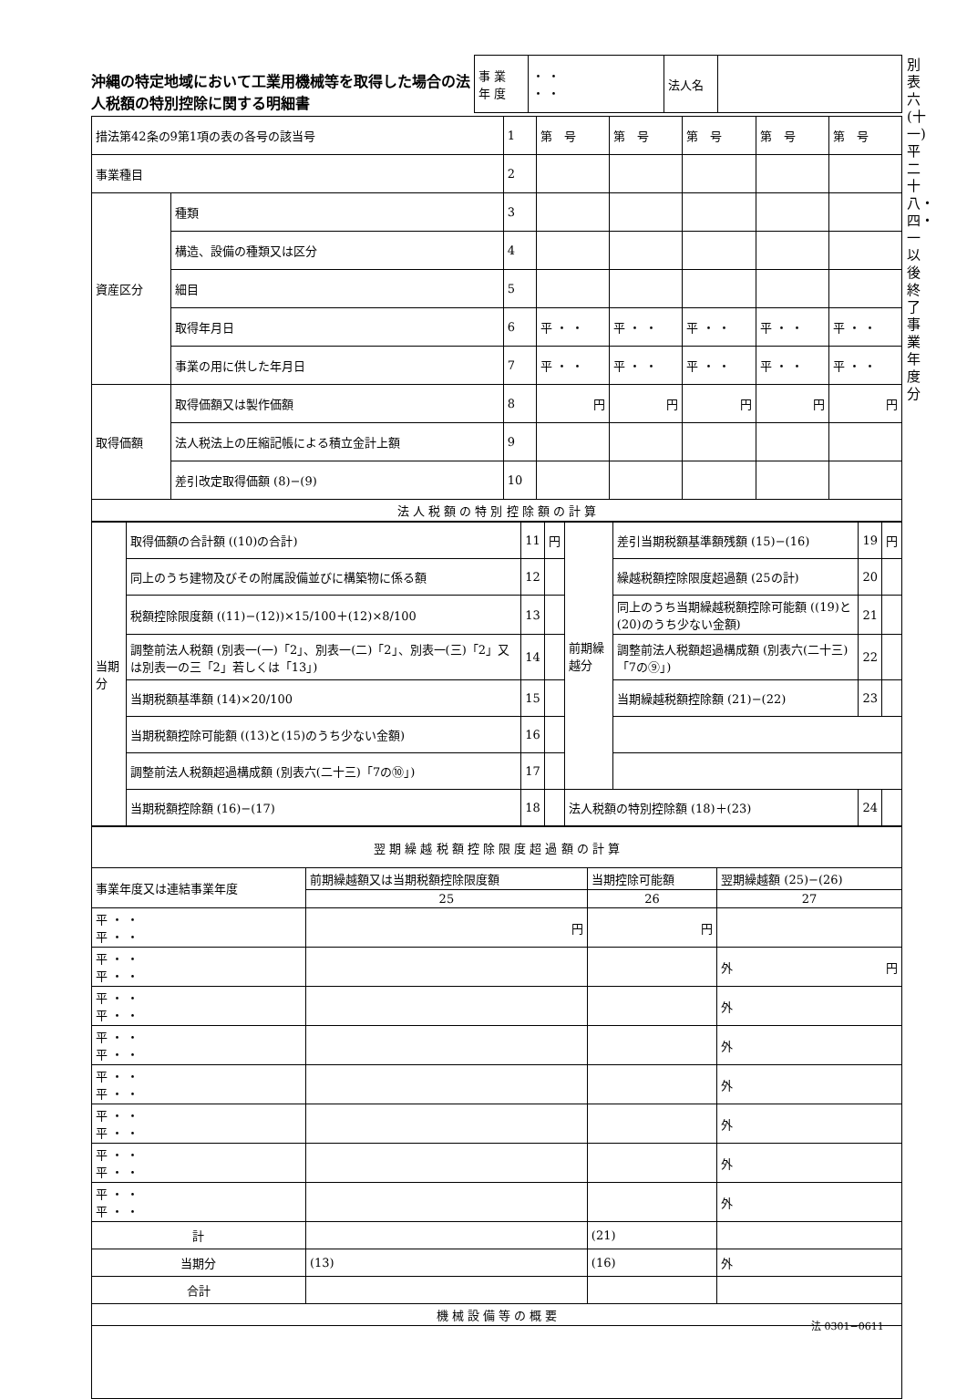沖縄の特定地域において工業用機械等を取得した場合の法人税額の特別控除に関する明細書
| 事 業 年 度 | ・ ・ ・ ・ | 法人名 | |
別表六(十一) 平二十八・四・一以後終了事業年度分
| 措法第42条の9第1項の表の各号の該当号 | | 1 | 第 号 | 第 号 | 第 号 | 第 号 | 第 号 |
| 事業種目 | | 2 | | | | | |
| 資産区分 | 種類 | 3 | | | | | |
| | 構造、設備の種類又は区分 | 4 | | | | | |
| | 細目 | 5 | | | | | |
| | 取得年月日 | 6 | 平 ・ ・ | 平 ・ ・ | 平 ・ ・ | 平 ・ ・ | 平 ・ ・ |
| | 事業の用に供した年月日 | 7 | 平 ・ ・ | 平 ・ ・ | 平 ・ ・ | 平 ・ ・ | 平 ・ ・ |
| 取得価額 | 取得価額又は製作価額 | 8 | 円 | 円 | 円 | 円 | 円 |
| | 法人税法上の圧縮記帳による積立金計上額 | 9 | | | | | |
| | 差引改定取得価額 (8)−(9) | 10 | | | | | |
| 法 人 税 額 の 特 別 控 除 額 の 計 算 | | | | | | | |
| 当期分 | 取得価額の合計額 ((10)の合計) | 11 | 円 | 前期繰越分 | 差引当期税額基準額残額 (15)−(16) | 19 | 円 |
| | 同上のうち建物及びその附属設備並びに構築物に係る額 | 12 | | | 繰越税額控除限度超過額 (25の計) | 20 | |
| | 税額控除限度額 ((11)−(12))×15/100＋(12)×8/100 | 13 | | | 同上のうち当期繰越税額控除可能額 ((19)と(20)のうち少ない金額) | 21 | |
| | 調整前法人税額 (別表一(一)「2」、別表一(二)「2」、別表一(三)「2」又は別表一の三「2」若しくは「13」) | 14 | | | 調整前法人税額超過構成額 (別表六(二十三)「7の⑨」) | 22 | |
| | 当期税額基準額 (14)×20/100 | 15 | | | 当期繰越税額控除額 (21)−(22) | 23 | |
| | 当期税額控除可能額 ((13)と(15)のうち少ない金額) | 16 | | | | | |
| | 調整前法人税額超過構成額 (別表六(二十三)「7の⑩」) | 17 | | | | | |
| | 当期税額控除額 (16)−(17) | 18 | | 法人税額の特別控除額 (18)＋(23) | | 24 | |
| 翌 期 繰 越 税 額 控 除 限 度 超 過 額 の 計 算 | | | |
| 事業年度又は連結事業年度 | 前期繰越額又は当期税額控除限度額 | 当期控除可能額 | 翌期繰越額 (25)−(26) |
| | 25 | 26 | 27 |
| 平 ・ ・ 平 ・ ・ | 円 | 円 | |
| 平 ・ ・ 平 ・ ・ | | | 外 円 |
| 平 ・ ・ 平 ・ ・ | | | 外 |
| 平 ・ ・ 平 ・ ・ | | | 外 |
| 平 ・ ・ 平 ・ ・ | | | 外 |
| 平 ・ ・ 平 ・ ・ | | | 外 |
| 平 ・ ・ 平 ・ ・ | | | 外 |
| 平 ・ ・ 平 ・ ・ | | | 外 |
| 計 | | (21) | |
| 当期分 | (13) | (16) | 外 |
| 合計 | | | |
| 機 械 設 備 等 の 概 要 | | | |
法 0301−0611